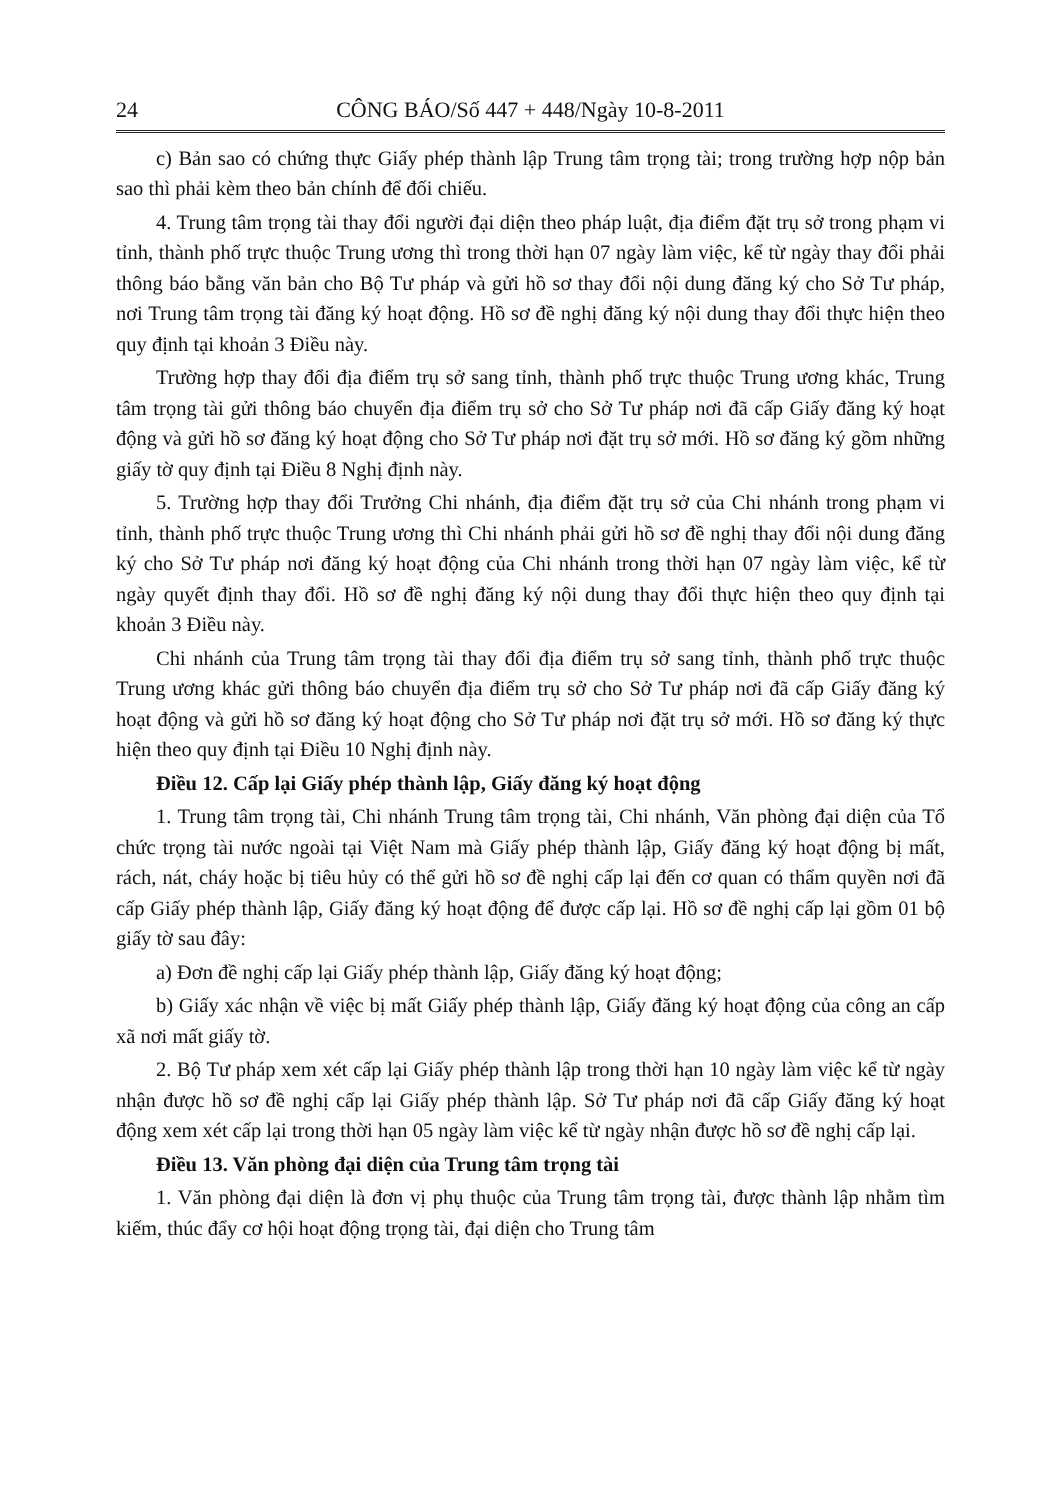24 CÔNG BÁO/Số 447 + 448/Ngày 10-8-2011
c) Bản sao có chứng thực Giấy phép thành lập Trung tâm trọng tài; trong trường hợp nộp bản sao thì phải kèm theo bản chính để đối chiếu.
4. Trung tâm trọng tài thay đổi người đại diện theo pháp luật, địa điểm đặt trụ sở trong phạm vi tỉnh, thành phố trực thuộc Trung ương thì trong thời hạn 07 ngày làm việc, kể từ ngày thay đổi phải thông báo bằng văn bản cho Bộ Tư pháp và gửi hồ sơ thay đổi nội dung đăng ký cho Sở Tư pháp, nơi Trung tâm trọng tài đăng ký hoạt động. Hồ sơ đề nghị đăng ký nội dung thay đổi thực hiện theo quy định tại khoản 3 Điều này.
Trường hợp thay đổi địa điểm trụ sở sang tỉnh, thành phố trực thuộc Trung ương khác, Trung tâm trọng tài gửi thông báo chuyển địa điểm trụ sở cho Sở Tư pháp nơi đã cấp Giấy đăng ký hoạt động và gửi hồ sơ đăng ký hoạt động cho Sở Tư pháp nơi đặt trụ sở mới. Hồ sơ đăng ký gồm những giấy tờ quy định tại Điều 8 Nghị định này.
5. Trường hợp thay đổi Trưởng Chi nhánh, địa điểm đặt trụ sở của Chi nhánh trong phạm vi tỉnh, thành phố trực thuộc Trung ương thì Chi nhánh phải gửi hồ sơ đề nghị thay đổi nội dung đăng ký cho Sở Tư pháp nơi đăng ký hoạt động của Chi nhánh trong thời hạn 07 ngày làm việc, kể từ ngày quyết định thay đổi. Hồ sơ đề nghị đăng ký nội dung thay đổi thực hiện theo quy định tại khoản 3 Điều này.
Chi nhánh của Trung tâm trọng tài thay đổi địa điểm trụ sở sang tỉnh, thành phố trực thuộc Trung ương khác gửi thông báo chuyển địa điểm trụ sở cho Sở Tư pháp nơi đã cấp Giấy đăng ký hoạt động và gửi hồ sơ đăng ký hoạt động cho Sở Tư pháp nơi đặt trụ sở mới. Hồ sơ đăng ký thực hiện theo quy định tại Điều 10 Nghị định này.
Điều 12. Cấp lại Giấy phép thành lập, Giấy đăng ký hoạt động
1. Trung tâm trọng tài, Chi nhánh Trung tâm trọng tài, Chi nhánh, Văn phòng đại diện của Tổ chức trọng tài nước ngoài tại Việt Nam mà Giấy phép thành lập, Giấy đăng ký hoạt động bị mất, rách, nát, cháy hoặc bị tiêu hủy có thể gửi hồ sơ đề nghị cấp lại đến cơ quan có thẩm quyền nơi đã cấp Giấy phép thành lập, Giấy đăng ký hoạt động để được cấp lại. Hồ sơ đề nghị cấp lại gồm 01 bộ giấy tờ sau đây:
a) Đơn đề nghị cấp lại Giấy phép thành lập, Giấy đăng ký hoạt động;
b) Giấy xác nhận về việc bị mất Giấy phép thành lập, Giấy đăng ký hoạt động của công an cấp xã nơi mất giấy tờ.
2. Bộ Tư pháp xem xét cấp lại Giấy phép thành lập trong thời hạn 10 ngày làm việc kể từ ngày nhận được hồ sơ đề nghị cấp lại Giấy phép thành lập. Sở Tư pháp nơi đã cấp Giấy đăng ký hoạt động xem xét cấp lại trong thời hạn 05 ngày làm việc kể từ ngày nhận được hồ sơ đề nghị cấp lại.
Điều 13. Văn phòng đại diện của Trung tâm trọng tài
1. Văn phòng đại diện là đơn vị phụ thuộc của Trung tâm trọng tài, được thành lập nhằm tìm kiếm, thúc đẩy cơ hội hoạt động trọng tài, đại diện cho Trung tâm